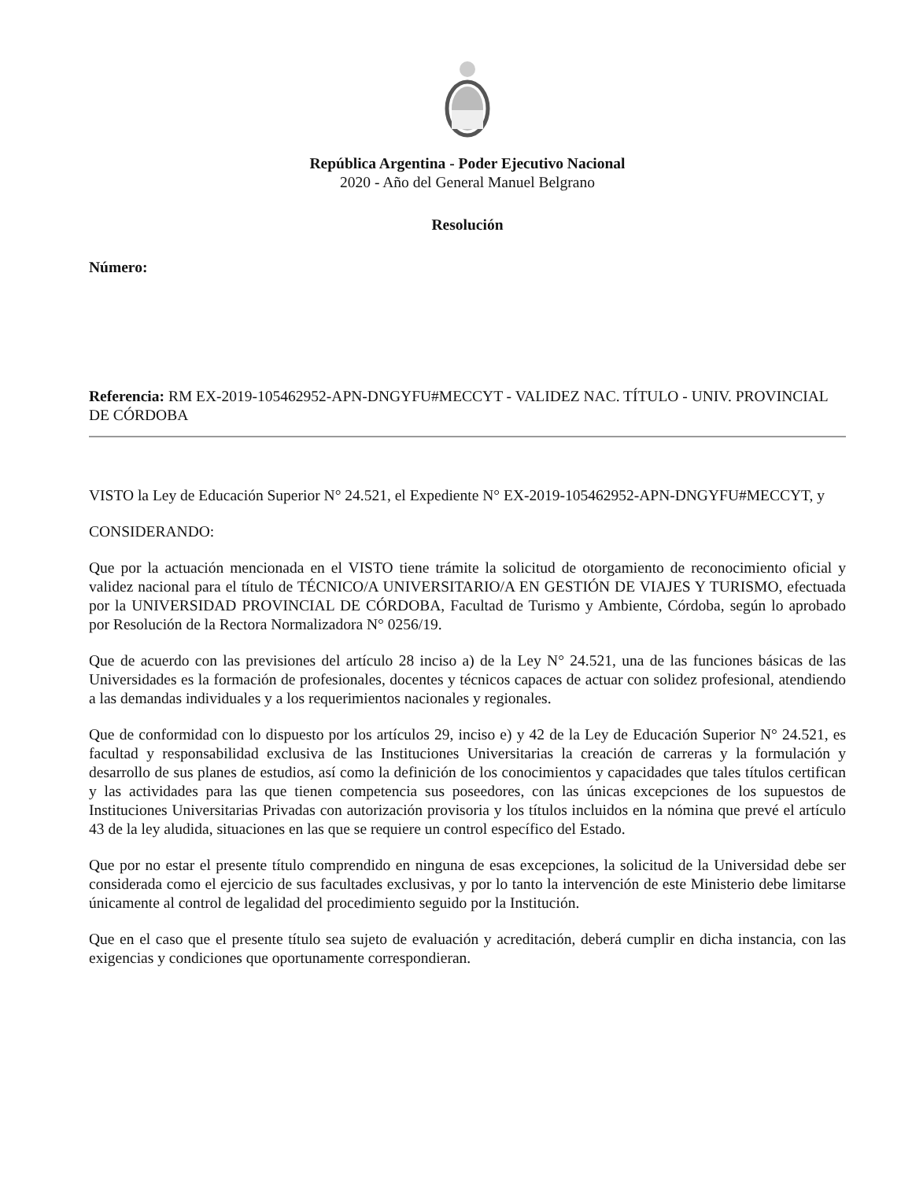República Argentina - Poder Ejecutivo Nacional
2020 - Año del General Manuel Belgrano
Resolución
Número:
Referencia: RM EX-2019-105462952-APN-DNGYFU#MECCYT - VALIDEZ NAC. TÍTULO - UNIV. PROVINCIAL DE CÓRDOBA
VISTO la Ley de Educación Superior N° 24.521, el Expediente N° EX-2019-105462952-APN-DNGYFU#MECCYT, y
CONSIDERANDO:
Que por la actuación mencionada en el VISTO tiene trámite la solicitud de otorgamiento de reconocimiento oficial y validez nacional para el título de TÉCNICO/A UNIVERSITARIO/A EN GESTIÓN DE VIAJES Y TURISMO, efectuada por la UNIVERSIDAD PROVINCIAL DE CÓRDOBA, Facultad de Turismo y Ambiente, Córdoba, según lo aprobado por Resolución de la Rectora Normalizadora N° 0256/19.
Que de acuerdo con las previsiones del artículo 28 inciso a) de la Ley N° 24.521, una de las funciones básicas de las Universidades es la formación de profesionales, docentes y técnicos capaces de actuar con solidez profesional, atendiendo a las demandas individuales y a los requerimientos nacionales y regionales.
Que de conformidad con lo dispuesto por los artículos 29, inciso e) y 42 de la Ley de Educación Superior N° 24.521, es facultad y responsabilidad exclusiva de las Instituciones Universitarias la creación de carreras y la formulación y desarrollo de sus planes de estudios, así como la definición de los conocimientos y capacidades que tales títulos certifican y las actividades para las que tienen competencia sus poseedores, con las únicas excepciones de los supuestos de Instituciones Universitarias Privadas con autorización provisoria y los títulos incluidos en la nómina que prevé el artículo 43 de la ley aludida, situaciones en las que se requiere un control específico del Estado.
Que por no estar el presente título comprendido en ninguna de esas excepciones, la solicitud de la Universidad debe ser considerada como el ejercicio de sus facultades exclusivas, y por lo tanto la intervención de este Ministerio debe limitarse únicamente al control de legalidad del procedimiento seguido por la Institución.
Que en el caso que el presente título sea sujeto de evaluación y acreditación, deberá cumplir en dicha instancia, con las exigencias y condiciones que oportunamente correspondieran.